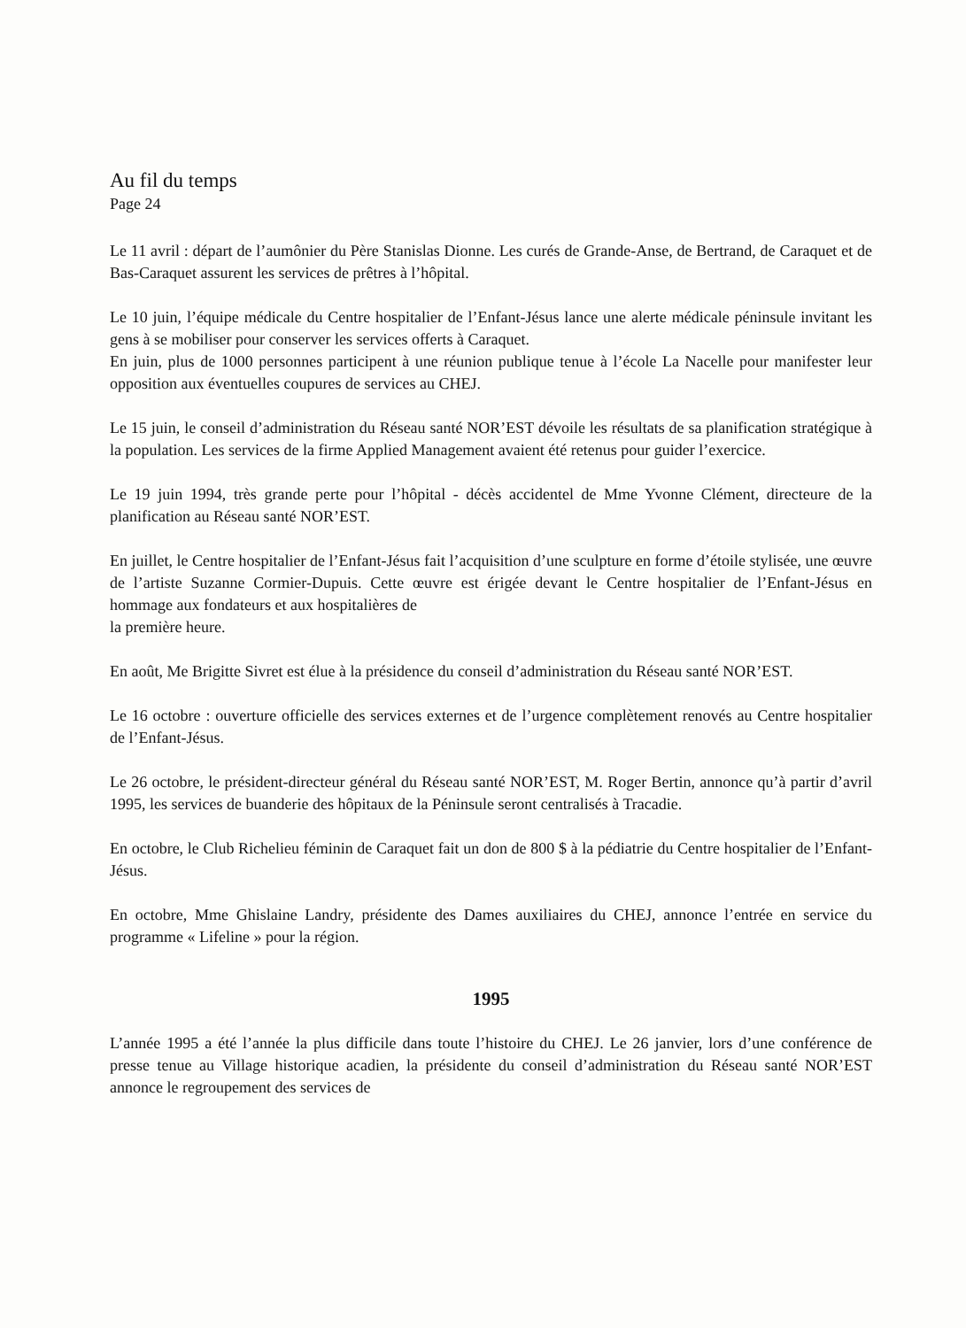Au fil du temps
Page 24
Le 11 avril : départ de l’aumônier du Père Stanislas Dionne. Les curés de Grande-Anse, de Bertrand, de Caraquet et de Bas-Caraquet assurent les services de prêtres à l’hôpital.
Le 10 juin, l’équipe médicale du Centre hospitalier de l’Enfant-Jésus lance une alerte médicale péninsule invitant les gens à se mobiliser pour conserver les services offerts à Caraquet.
En juin, plus de 1000 personnes participent à une réunion publique tenue à l’école La Nacelle pour manifester leur opposition aux éventuelles coupures de services au CHEJ.
Le 15 juin, le conseil d’administration du Réseau santé NOR’EST dévoile les résultats de sa planification stratégique à la population. Les services de la firme Applied Management avaient été retenus pour guider l’exercice.
Le 19 juin 1994, très grande perte pour l’hôpital - décès accidentel de Mme Yvonne Clément, directeure de la planification au Réseau santé NOR’EST.
En juillet, le Centre hospitalier de l’Enfant-Jésus fait l’acquisition d’une sculpture en forme d’étoile stylisée, une œuvre de l’artiste Suzanne Cormier-Dupuis. Cette œuvre est érigée devant le Centre hospitalier de l’Enfant-Jésus en hommage aux fondateurs et aux hospitalières de
la première heure.
En août, Me Brigitte Sivret est élue à la présidence du conseil d’administration du Réseau santé NOR’EST.
Le 16 octobre : ouverture officielle des services externes et de l’urgence complètement renovés au Centre hospitalier de l’Enfant-Jésus.
Le 26 octobre, le président-directeur général du Réseau santé NOR’EST, M. Roger Bertin, annonce qu’à partir d’avril 1995, les services de buanderie des hôpitaux de la Péninsule seront centralisés à Tracadie.
En octobre, le Club Richelieu féminin de Caraquet fait un don de 800 $ à la pédiatrie du Centre hospitalier de l’Enfant-Jésus.
En octobre, Mme Ghislaine Landry, présidente des Dames auxiliaires du CHEJ, annonce l’entrée en service du programme « Lifeline » pour la région.
1995
L’année 1995 a été l’année la plus difficile dans toute l’histoire du CHEJ. Le 26 janvier, lors d’une conférence de presse tenue au Village historique acadien, la présidente du conseil d’administration du Réseau santé NOR’EST annonce le regroupement des services de